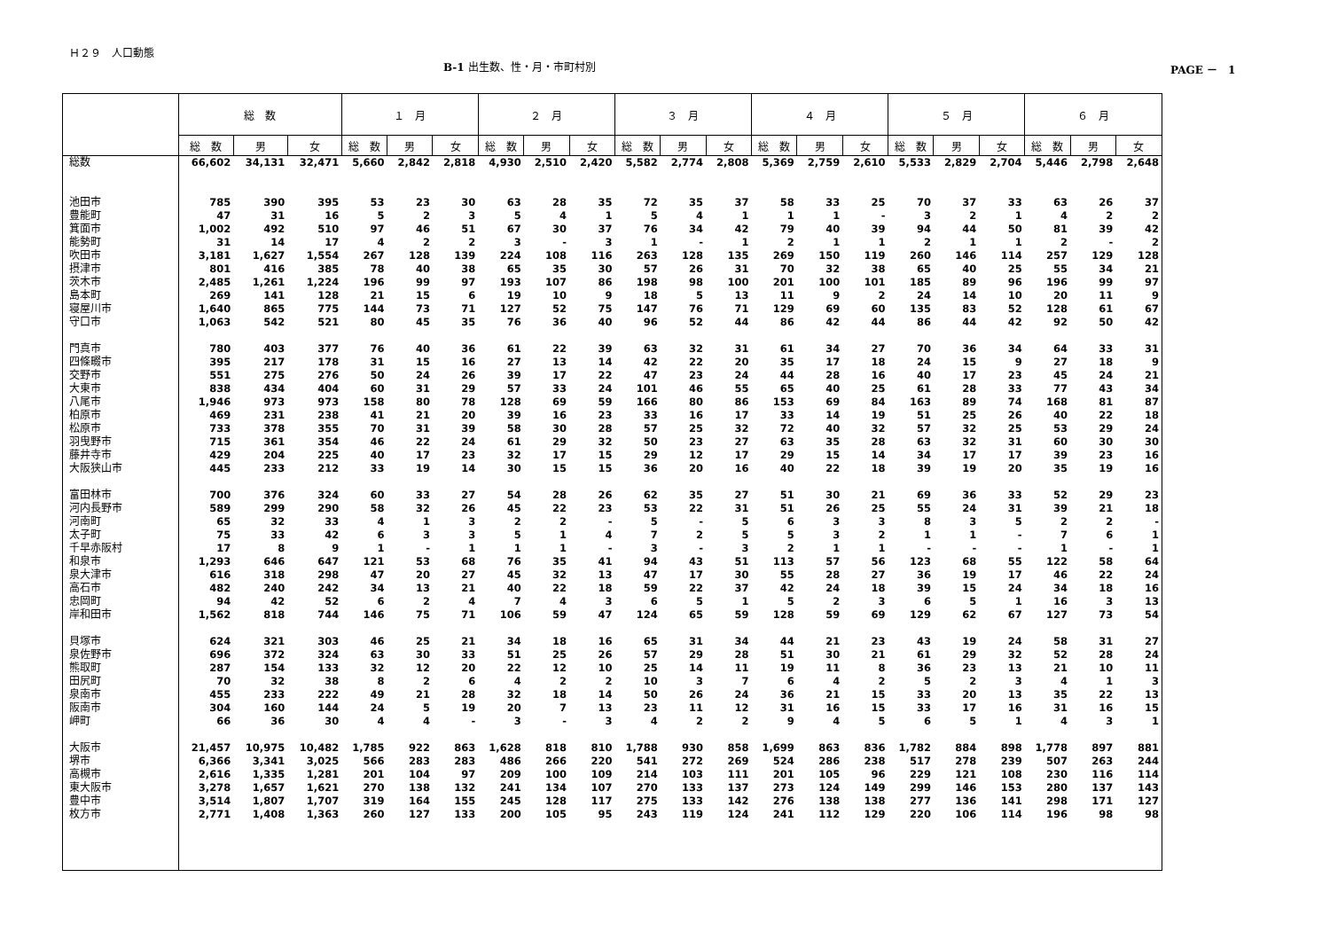Ｈ２９　人口動態
B-1 出生数、性・月・市町村別 PAGE －　1
| | 総 数 | | | １ 月 | | | ２ 月 | | | ３ 月 | | | ４ 月 | | | ５ 月 | | | ６ 月 | | |
| --- | --- | --- | --- | --- | --- | --- | --- | --- | --- | --- | --- | --- | --- | --- | --- | --- | --- | --- | --- | --- | --- |
| | 総 数 | 男 | 女 | 総 数 | 男 | 女 | 総 数 | 男 | 女 | 総 数 | 男 | 女 | 総 数 | 男 | 女 | 総 数 | 男 | 女 | 総 数 | 男 | 女 |
| 総数 | 66,602 | 34,131 | 32,471 | 5,660 | 2,842 | 2,818 | 4,930 | 2,510 | 2,420 | 5,582 | 2,774 | 2,808 | 5,369 | 2,759 | 2,610 | 5,533 | 2,829 | 2,704 | 5,446 | 2,798 | 2,648 |
| 池田市 | 785 | 390 | 395 | 53 | 23 | 30 | 63 | 28 | 35 | 72 | 35 | 37 | 58 | 33 | 25 | 70 | 37 | 33 | 63 | 26 | 37 |
| 豊能町 | 47 | 31 | 16 | 5 | 2 | 3 | 5 | 4 | 1 | 5 | 4 | 1 | 1 | 1 | - | 3 | 2 | 1 | 4 | 2 | 2 |
| 箕面市 | 1,002 | 492 | 510 | 97 | 46 | 51 | 67 | 30 | 37 | 76 | 34 | 42 | 79 | 40 | 39 | 94 | 44 | 50 | 81 | 39 | 42 |
| 能勢町 | 31 | 14 | 17 | 4 | 2 | 2 | 3 | - | 3 | 1 | - | 1 | 2 | 1 | 1 | 2 | 1 | 1 | 2 | - | 2 |
| 吹田市 | 3,181 | 1,627 | 1,554 | 267 | 128 | 139 | 224 | 108 | 116 | 263 | 128 | 135 | 269 | 150 | 119 | 260 | 146 | 114 | 257 | 129 | 128 |
| 摂津市 | 801 | 416 | 385 | 78 | 40 | 38 | 65 | 35 | 30 | 57 | 26 | 31 | 70 | 32 | 38 | 65 | 40 | 25 | 55 | 34 | 21 |
| 茨木市 | 2,485 | 1,261 | 1,224 | 196 | 99 | 97 | 193 | 107 | 86 | 198 | 98 | 100 | 201 | 100 | 101 | 185 | 89 | 96 | 196 | 99 | 97 |
| 島本町 | 269 | 141 | 128 | 21 | 15 | 6 | 19 | 10 | 9 | 18 | 5 | 13 | 11 | 9 | 2 | 24 | 14 | 10 | 20 | 11 | 9 |
| 寝屋川市 | 1,640 | 865 | 775 | 144 | 73 | 71 | 127 | 52 | 75 | 147 | 76 | 71 | 129 | 69 | 60 | 135 | 83 | 52 | 128 | 61 | 67 |
| 守口市 | 1,063 | 542 | 521 | 80 | 45 | 35 | 76 | 36 | 40 | 96 | 52 | 44 | 86 | 42 | 44 | 86 | 44 | 42 | 92 | 50 | 42 |
| 門真市 | 780 | 403 | 377 | 76 | 40 | 36 | 61 | 22 | 39 | 63 | 32 | 31 | 61 | 34 | 27 | 70 | 36 | 34 | 64 | 33 | 31 |
| 四條畷市 | 395 | 217 | 178 | 31 | 15 | 16 | 27 | 13 | 14 | 42 | 22 | 20 | 35 | 17 | 18 | 24 | 15 | 9 | 27 | 18 | 9 |
| 交野市 | 551 | 275 | 276 | 50 | 24 | 26 | 39 | 17 | 22 | 47 | 23 | 24 | 44 | 28 | 16 | 40 | 17 | 23 | 45 | 24 | 21 |
| 大東市 | 838 | 434 | 404 | 60 | 31 | 29 | 57 | 33 | 24 | 101 | 46 | 55 | 65 | 40 | 25 | 61 | 28 | 33 | 77 | 43 | 34 |
| 八尾市 | 1,946 | 973 | 973 | 158 | 80 | 78 | 128 | 69 | 59 | 166 | 80 | 86 | 153 | 69 | 84 | 163 | 89 | 74 | 168 | 81 | 87 |
| 柏原市 | 469 | 231 | 238 | 41 | 21 | 20 | 39 | 16 | 23 | 33 | 16 | 17 | 33 | 14 | 19 | 51 | 25 | 26 | 40 | 22 | 18 |
| 松原市 | 733 | 378 | 355 | 70 | 31 | 39 | 58 | 30 | 28 | 57 | 25 | 32 | 72 | 40 | 32 | 57 | 32 | 25 | 53 | 29 | 24 |
| 羽曳野市 | 715 | 361 | 354 | 46 | 22 | 24 | 61 | 29 | 32 | 50 | 23 | 27 | 63 | 35 | 28 | 63 | 32 | 31 | 60 | 30 | 30 |
| 藤井寺市 | 429 | 204 | 225 | 40 | 17 | 23 | 32 | 17 | 15 | 29 | 12 | 17 | 29 | 15 | 14 | 34 | 17 | 17 | 39 | 23 | 16 |
| 大阪狭山市 | 445 | 233 | 212 | 33 | 19 | 14 | 30 | 15 | 15 | 36 | 20 | 16 | 40 | 22 | 18 | 39 | 19 | 20 | 35 | 19 | 16 |
| 富田林市 | 700 | 376 | 324 | 60 | 33 | 27 | 54 | 28 | 26 | 62 | 35 | 27 | 51 | 30 | 21 | 69 | 36 | 33 | 52 | 29 | 23 |
| 河内長野市 | 589 | 299 | 290 | 58 | 32 | 26 | 45 | 22 | 23 | 53 | 22 | 31 | 51 | 26 | 25 | 55 | 24 | 31 | 39 | 21 | 18 |
| 河南町 | 65 | 32 | 33 | 4 | 1 | 3 | 2 | 2 | - | 5 | - | 5 | 6 | 3 | 3 | 8 | 3 | 5 | 2 | 2 | - |
| 太子町 | 75 | 33 | 42 | 6 | 3 | 3 | 5 | 1 | 4 | 7 | 2 | 5 | 5 | 3 | 2 | 1 | 1 | - | 7 | 6 | 1 |
| 千早赤阪村 | 17 | 8 | 9 | 1 | - | 1 | 1 | 1 | - | 3 | - | 3 | 2 | 1 | 1 | - | - | - | 1 | - | 1 |
| 和泉市 | 1,293 | 646 | 647 | 121 | 53 | 68 | 76 | 35 | 41 | 94 | 43 | 51 | 113 | 57 | 56 | 123 | 68 | 55 | 122 | 58 | 64 |
| 泉大津市 | 616 | 318 | 298 | 47 | 20 | 27 | 45 | 32 | 13 | 47 | 17 | 30 | 55 | 28 | 27 | 36 | 19 | 17 | 46 | 22 | 24 |
| 高石市 | 482 | 240 | 242 | 34 | 13 | 21 | 40 | 22 | 18 | 59 | 22 | 37 | 42 | 24 | 18 | 39 | 15 | 24 | 34 | 18 | 16 |
| 忠岡町 | 94 | 42 | 52 | 6 | 2 | 4 | 7 | 4 | 3 | 6 | 5 | 1 | 5 | 2 | 3 | 6 | 5 | 1 | 16 | 3 | 13 |
| 岸和田市 | 1,562 | 818 | 744 | 146 | 75 | 71 | 106 | 59 | 47 | 124 | 65 | 59 | 128 | 59 | 69 | 129 | 62 | 67 | 127 | 73 | 54 |
| 貝塚市 | 624 | 321 | 303 | 46 | 25 | 21 | 34 | 18 | 16 | 65 | 31 | 34 | 44 | 21 | 23 | 43 | 19 | 24 | 58 | 31 | 27 |
| 泉佐野市 | 696 | 372 | 324 | 63 | 30 | 33 | 51 | 25 | 26 | 57 | 29 | 28 | 51 | 30 | 21 | 61 | 29 | 32 | 52 | 28 | 24 |
| 熊取町 | 287 | 154 | 133 | 32 | 12 | 20 | 22 | 12 | 10 | 25 | 14 | 11 | 19 | 11 | 8 | 36 | 23 | 13 | 21 | 10 | 11 |
| 田尻町 | 70 | 32 | 38 | 8 | 2 | 6 | 4 | 2 | 2 | 10 | 3 | 7 | 6 | 4 | 2 | 5 | 2 | 3 | 4 | 1 | 3 |
| 泉南市 | 455 | 233 | 222 | 49 | 21 | 28 | 32 | 18 | 14 | 50 | 26 | 24 | 36 | 21 | 15 | 33 | 20 | 13 | 35 | 22 | 13 |
| 阪南市 | 304 | 160 | 144 | 24 | 5 | 19 | 20 | 7 | 13 | 23 | 11 | 12 | 31 | 16 | 15 | 33 | 17 | 16 | 31 | 16 | 15 |
| 岬町 | 66 | 36 | 30 | 4 | 4 | - | 3 | - | 3 | 4 | 2 | 2 | 9 | 4 | 5 | 6 | 5 | 1 | 4 | 3 | 1 |
| 大阪市 | 21,457 | 10,975 | 10,482 | 1,785 | 922 | 863 | 1,628 | 818 | 810 | 1,788 | 930 | 858 | 1,699 | 863 | 836 | 1,782 | 884 | 898 | 1,778 | 897 | 881 |
| 堺市 | 6,366 | 3,341 | 3,025 | 566 | 283 | 283 | 486 | 266 | 220 | 541 | 272 | 269 | 524 | 286 | 238 | 517 | 278 | 239 | 507 | 263 | 244 |
| 高槻市 | 2,616 | 1,335 | 1,281 | 201 | 104 | 97 | 209 | 100 | 109 | 214 | 103 | 111 | 201 | 105 | 96 | 229 | 121 | 108 | 230 | 116 | 114 |
| 東大阪市 | 3,278 | 1,657 | 1,621 | 270 | 138 | 132 | 241 | 134 | 107 | 270 | 133 | 137 | 273 | 124 | 149 | 299 | 146 | 153 | 280 | 137 | 143 |
| 豊中市 | 3,514 | 1,807 | 1,707 | 319 | 164 | 155 | 245 | 128 | 117 | 275 | 133 | 142 | 276 | 138 | 138 | 277 | 136 | 141 | 298 | 171 | 127 |
| 枚方市 | 2,771 | 1,408 | 1,363 | 260 | 127 | 133 | 200 | 105 | 95 | 243 | 119 | 124 | 241 | 112 | 129 | 220 | 106 | 114 | 196 | 98 | 98 |